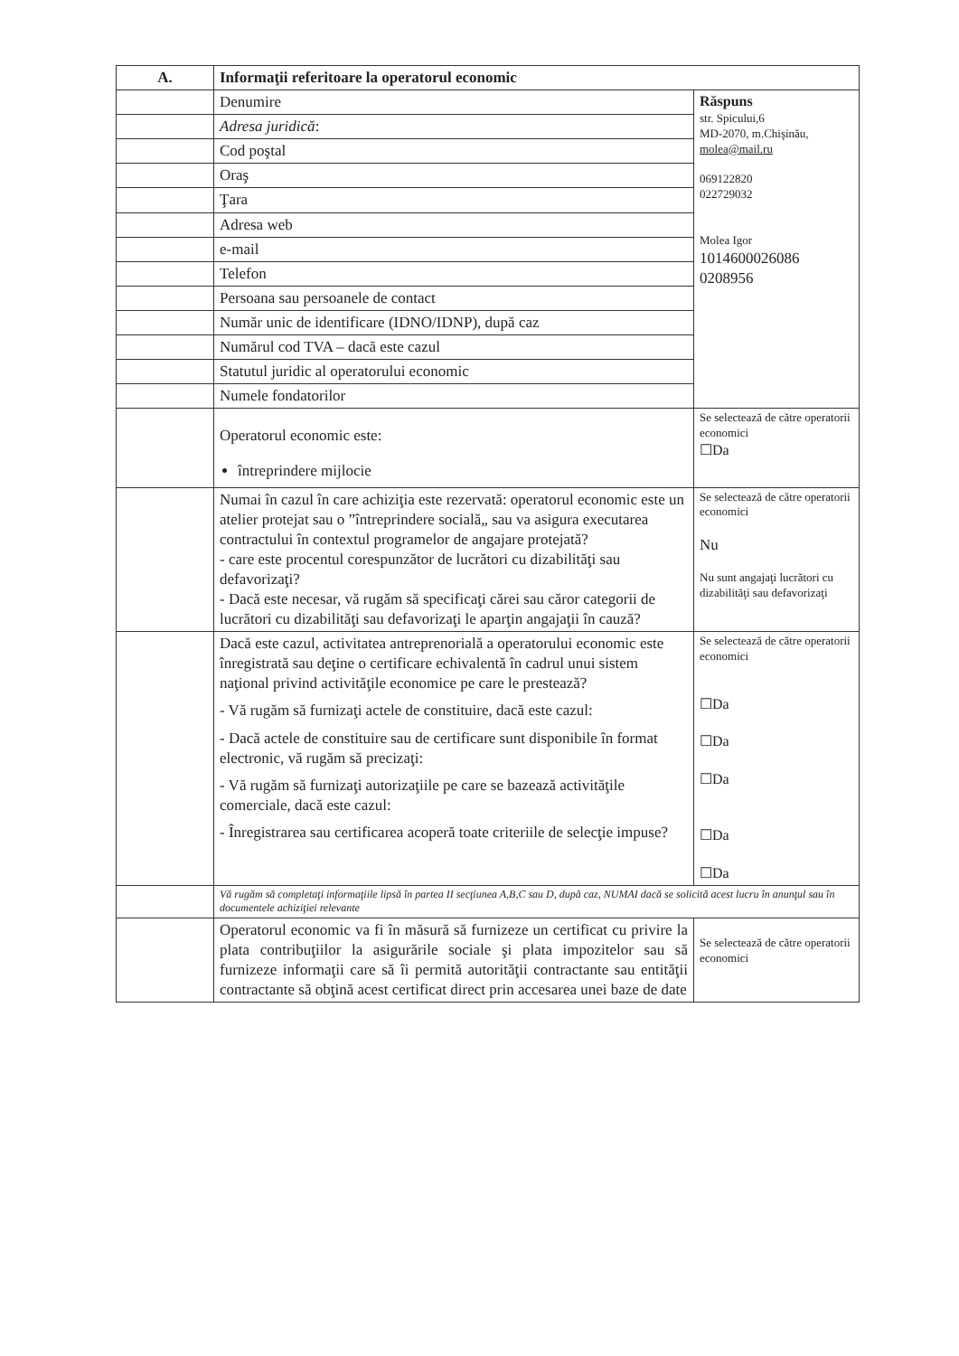| A. | Informaţii referitoare la operatorul economic | |
| | Denumire | Răspuns str. Spicului,6 MD-2070, m.Chişinău, molea@mail.ru 069122820 022729032 Molea Igor 1014600026086 0208956 |
| | Adresa juridică : | |
| | Cod poştal | |
| | Oraş | |
| | Ţara | |
| | Adresa web | |
| | e-mail | |
| | Telefon | |
| | Persoana sau persoanele de contact | |
| | Număr unic de identificare (IDNO/IDNP), după caz | |
| | Numărul cod TVA – dacă este cazul | |
| | Statutul juridic al operatorului economic | |
| | Numele fondatorilor | |
| | Operatorul economic este: întreprindere mijlocie | Se selectează de către operatorii economici ☐Da |
| | Numai în cazul în care achiziţia este rezervată: operatorul economic este un atelier protejat sau o ”întreprindere socială„ sau va asigura executarea contractului în contextul programelor de angajare protejată? - care este procentul corespunzător de lucrători cu dizabilităţi sau defavorizaţi? - Dacă este necesar, vă rugăm să specificaţi cărei sau căror categorii de lucrători cu dizabilităţi sau defavorizaţi le aparţin angajaţii în cauză? | Se selectează de către operatorii economici Nu Nu sunt angajaţi lucrători cu dizabilităţi sau defavorizaţi |
| | Dacă este cazul, activitatea antreprenorială a operatorului economic este înregistrată sau deţine o certificare echivalentă în cadrul unui sistem naţional privind activităţile economice pe care le prestează? - Vă rugăm să furnizaţi actele de constituire, dacă este cazul: - Dacă actele de constituire sau de certificare sunt disponibile în format electronic, vă rugăm să precizaţi: - Vă rugăm să furnizaţi autorizaţiile pe care se bazează activităţile comerciale, dacă este cazul: - Înregistrarea sau certificarea acoperă toate criteriile de selecţie impuse? | Se selectează de către operatorii economici ☐Da ☐Da ☐Da ☐Da ☐Da |
| | Vă rugăm să completaţi informaţiile lipsă în partea II secţiunea A,B,C sau D, după caz, NUMAI dacă se solicită acest lucru în anunţul sau în documentele achiziţiei relevante | |
| | Operatorul economic va fi în măsură să furnizeze un certificat cu privire la plata contribuţiilor la asigurările sociale şi plata impozitelor sau să furnizeze informaţii care să îi permită autorităţii contractante sau entităţii contractante să obţină acest certificat direct prin accesarea unei baze de date | Se selectează de către operatorii economici |